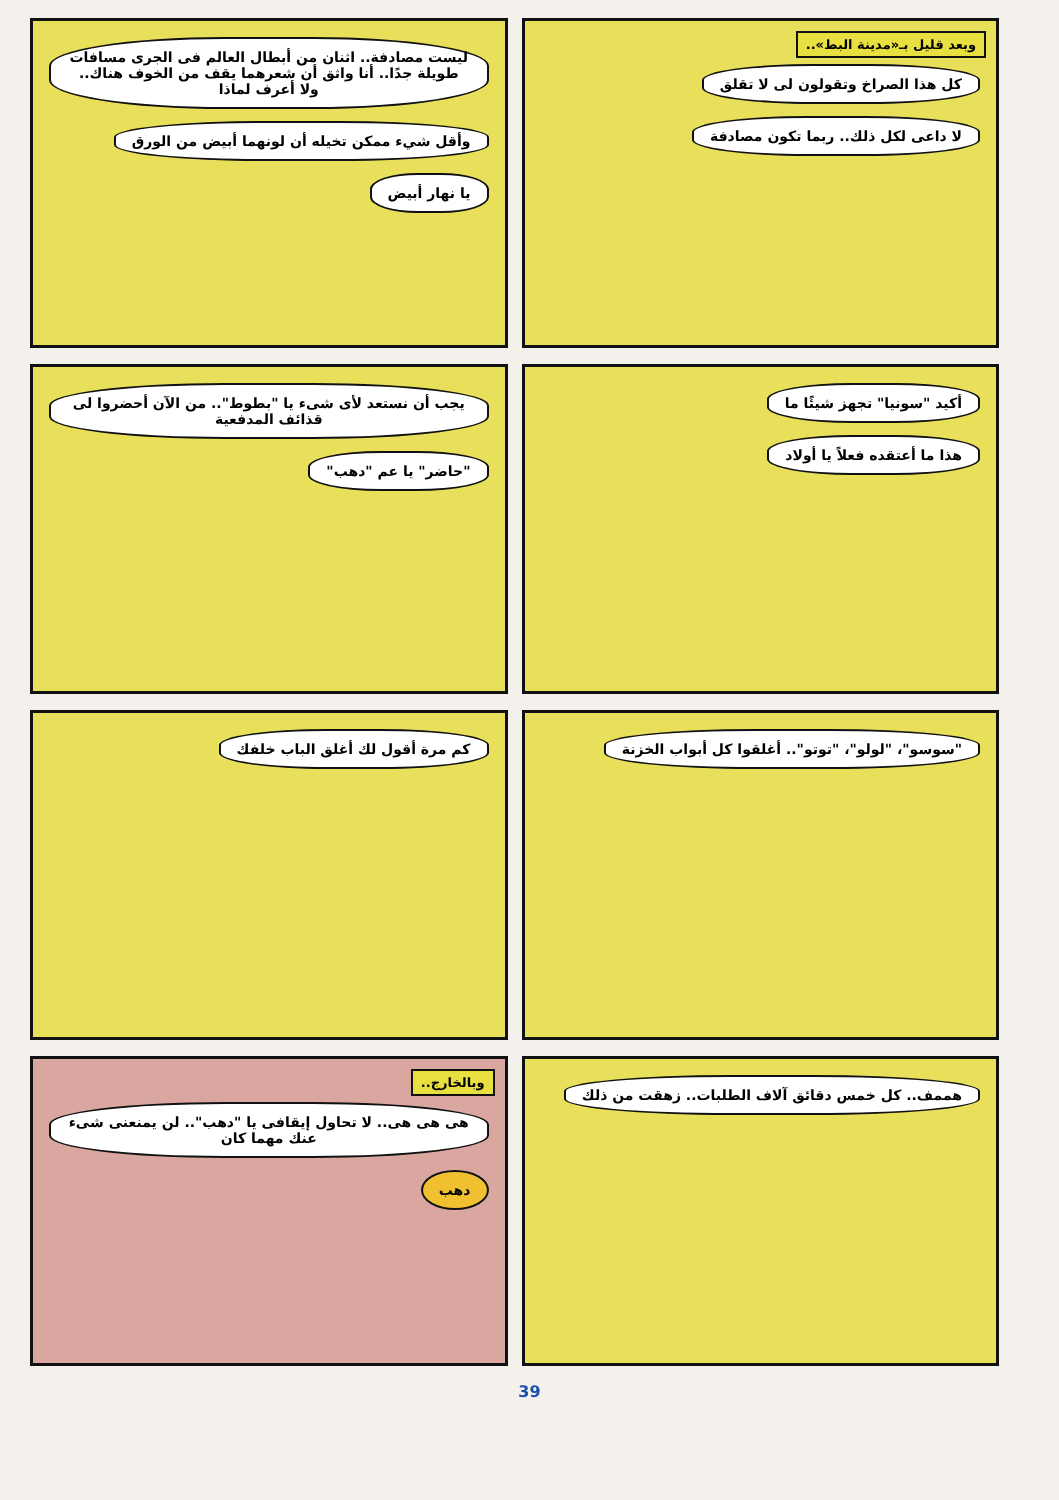وبعد قليل بـ«مدينة البط»..
كل هذا الصراخ وتقولون لى لا تقلق
لا داعى لكل ذلك.. ربما تكون مصادفة
ليست مصادفة.. اثنان من أبطال العالم فى الجرى مسافات طويلة جدًا.. أنا واثق أن شعرهما يقف من الخوف هناك.. ولا أعرف لماذا وأقل شيء ممكن تخيله أن لونهما أبيض من الورق
يا نهار أبيض
أكيد "سونيا" تجهز شيئًا ما
هذا ما أعتقده فعلاً يا أولاد
يجب أن نستعد لأى شىء يا "بطوط".. من الآن أحضروا لى قذائف المدفعية "حاضر" يا عم "دهب"
"سوسو"، "لولو"، "توتو".. أغلقوا كل أبواب الخزنة
كم مرة أقول لك أغلق الباب خلفك
هممف.. كل خمس دقائق آلاف الطلبات.. زهقت من ذلك
وبالخارج..
هى هى هى.. لا تحاول إيقافى يا "دهب".. لن يمنعنى شىء عنك مهما كان
دهب
39